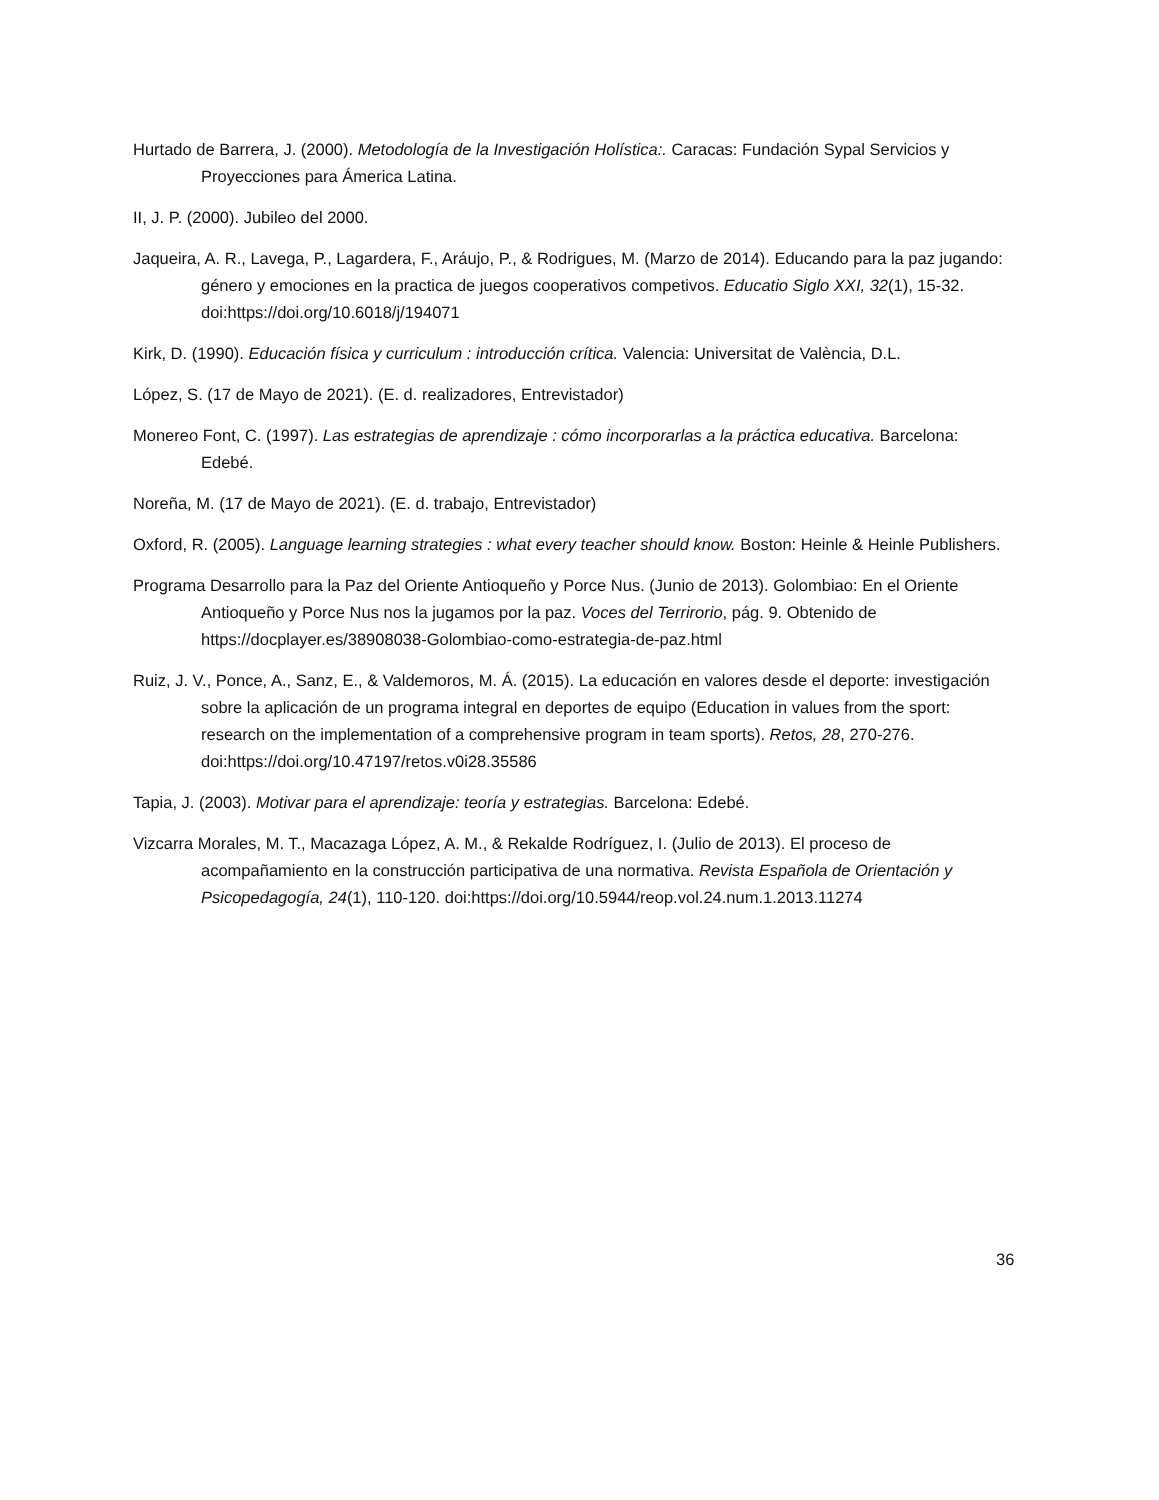Hurtado de Barrera, J. (2000). Metodología de la Investigación Holística:. Caracas: Fundación Sypal Servicios y Proyecciones para Ámerica Latina.
II, J. P. (2000). Jubileo del 2000.
Jaqueira, A. R., Lavega, P., Lagardera, F., Aráujo, P., & Rodrigues, M. (Marzo de 2014). Educando para la paz jugando: género y emociones en la practica de juegos cooperativos competivos. Educatio Siglo XXI, 32(1), 15-32. doi:https://doi.org/10.6018/j/194071
Kirk, D. (1990). Educación física y curriculum : introducción crítica. Valencia: Universitat de València, D.L.
López, S. (17 de Mayo de 2021). (E. d. realizadores, Entrevistador)
Monereo Font, C. (1997). Las estrategias de aprendizaje : cómo incorporarlas a la práctica educativa. Barcelona: Edebé.
Noreña, M. (17 de Mayo de 2021). (E. d. trabajo, Entrevistador)
Oxford, R. (2005). Language learning strategies : what every teacher should know. Boston: Heinle & Heinle Publishers.
Programa Desarrollo para la Paz del Oriente Antioqueño y Porce Nus. (Junio de 2013). Golombiao: En el Oriente Antioqueño y Porce Nus nos la jugamos por la paz. Voces del Terrirorio, pág. 9. Obtenido de https://docplayer.es/38908038-Golombiao-como-estrategia-de-paz.html
Ruiz, J. V., Ponce, A., Sanz, E., & Valdemoros, M. Á. (2015). La educación en valores desde el deporte: investigación sobre la aplicación de un programa integral en deportes de equipo (Education in values from the sport: research on the implementation of a comprehensive program in team sports). Retos, 28, 270-276. doi:https://doi.org/10.47197/retos.v0i28.35586
Tapia, J. (2003). Motivar para el aprendizaje: teoría y estrategias. Barcelona: Edebé.
Vizcarra Morales, M. T., Macazaga López, A. M., & Rekalde Rodríguez, I. (Julio de 2013). El proceso de acompañamiento en la construcción participativa de una normativa. Revista Española de Orientación y Psicopedagogía, 24(1), 110-120. doi:https://doi.org/10.5944/reop.vol.24.num.1.2013.11274
36